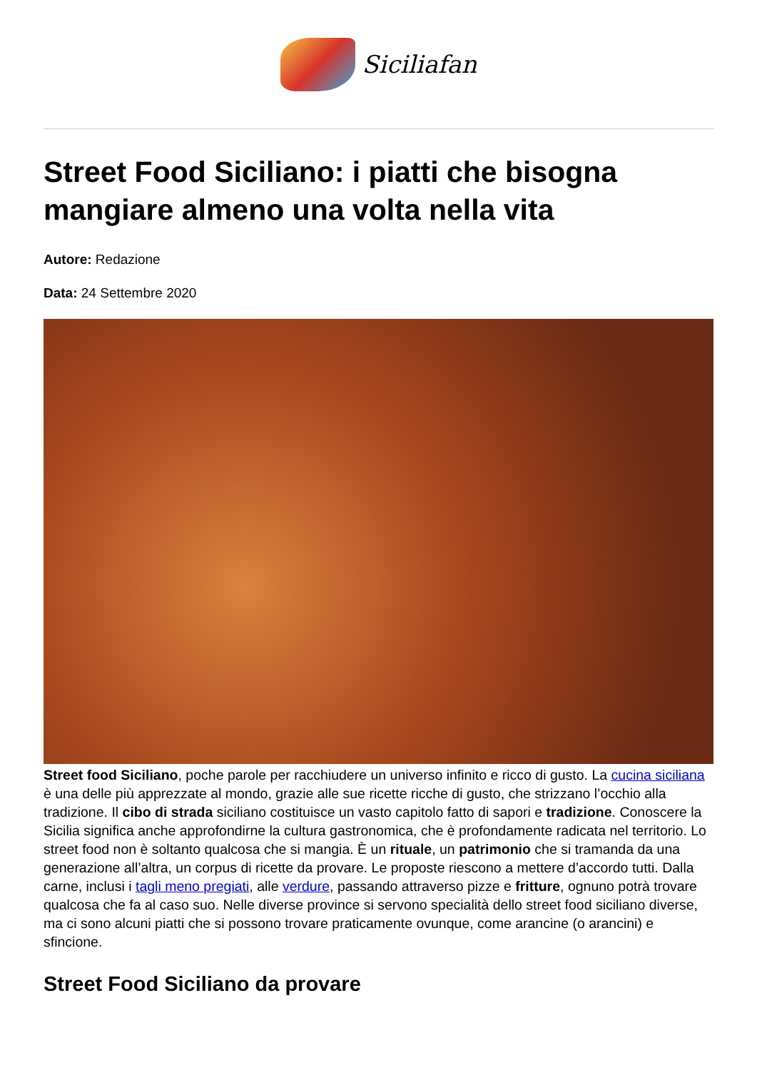Siciliafan
Street Food Siciliano: i piatti che bisogna mangiare almeno una volta nella vita
Autore: Redazione
Data: 24 Settembre 2020
Street food Siciliano, poche parole per racchiudere un universo infinito e ricco di gusto. La cucina siciliana è una delle più apprezzate al mondo, grazie alle sue ricette ricche di gusto, che strizzano l’occhio alla tradizione. Il cibo di strada siciliano costituisce un vasto capitolo fatto di sapori e tradizione. Conoscere la Sicilia significa anche approfondirne la cultura gastronomica, che è profondamente radicata nel territorio. Lo street food non è soltanto qualcosa che si mangia. È un rituale, un patrimonio che si tramanda da una generazione all’altra, un corpus di ricette da provare. Le proposte riescono a mettere d’accordo tutti. Dalla carne, inclusi i tagli meno pregiati, alle verdure, passando attraverso pizze e fritture, ognuno potrà trovare qualcosa che fa al caso suo. Nelle diverse province si servono specialità dello street food siciliano diverse, ma ci sono alcuni piatti che si possono trovare praticamente ovunque, come arancine (o arancini) e sfincione.
Street Food Siciliano da provare